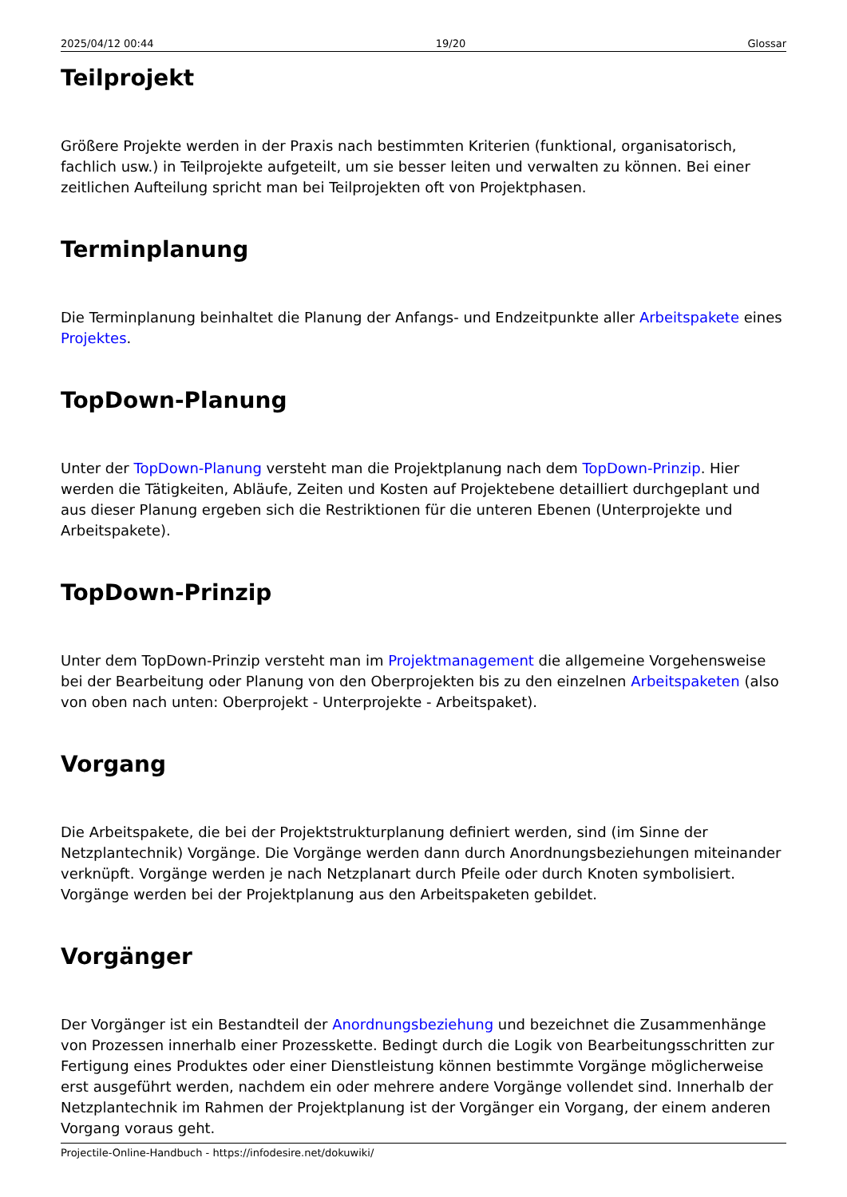2025/04/12 00:44 19/20 Glossar
Teilprojekt
Größere Projekte werden in der Praxis nach bestimmten Kriterien (funktional, organisatorisch, fachlich usw.) in Teilprojekte aufgeteilt, um sie besser leiten und verwalten zu können. Bei einer zeitlichen Aufteilung spricht man bei Teilprojekten oft von Projektphasen.
Terminplanung
Die Terminplanung beinhaltet die Planung der Anfangs- und Endzeitpunkte aller Arbeitspakete eines Projektes.
TopDown-Planung
Unter der TopDown-Planung versteht man die Projektplanung nach dem TopDown-Prinzip. Hier werden die Tätigkeiten, Abläufe, Zeiten und Kosten auf Projektebene detailliert durchgeplant und aus dieser Planung ergeben sich die Restriktionen für die unteren Ebenen (Unterprojekte und Arbeitspakete).
TopDown-Prinzip
Unter dem TopDown-Prinzip versteht man im Projektmanagement die allgemeine Vorgehensweise bei der Bearbeitung oder Planung von den Oberprojekten bis zu den einzelnen Arbeitspaketen (also von oben nach unten: Oberprojekt - Unterprojekte - Arbeitspaket).
Vorgang
Die Arbeitspakete, die bei der Projektstrukturplanung definiert werden, sind (im Sinne der Netzplantechnik) Vorgänge. Die Vorgänge werden dann durch Anordnungsbeziehungen miteinander verknüpft. Vorgänge werden je nach Netzplanart durch Pfeile oder durch Knoten symbolisiert. Vorgänge werden bei der Projektplanung aus den Arbeitspaketen gebildet.
Vorgänger
Der Vorgänger ist ein Bestandteil der Anordnungsbeziehung und bezeichnet die Zusammenhänge von Prozessen innerhalb einer Prozesskette. Bedingt durch die Logik von Bearbeitungsschritten zur Fertigung eines Produktes oder einer Dienstleistung können bestimmte Vorgänge möglicherweise erst ausgeführt werden, nachdem ein oder mehrere andere Vorgänge vollendet sind. Innerhalb der Netzplantechnik im Rahmen der Projektplanung ist der Vorgänger ein Vorgang, der einem anderen Vorgang voraus geht.
Projectile-Online-Handbuch - https://infodesire.net/dokuwiki/